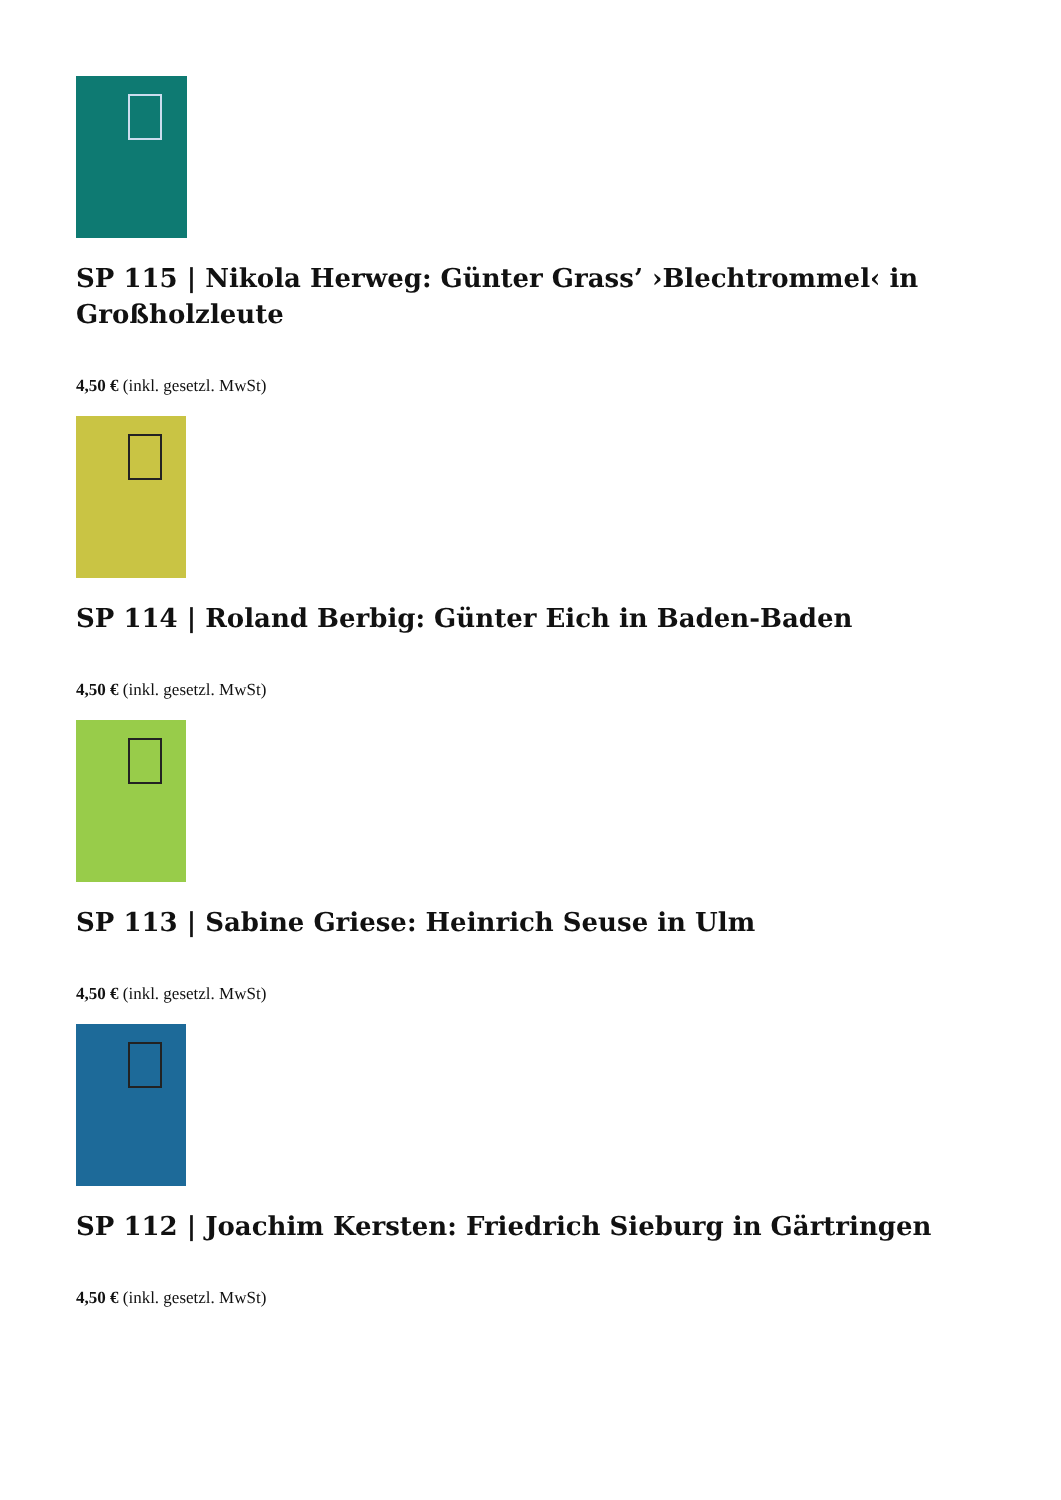SP 115 | Nikola Herweg: Günter Grass’ ›Blechtrommel‹ in Großholzleute
4,50 € (inkl. gesetzl. MwSt)
SP 114 | Roland Berbig: Günter Eich in Baden-Baden
4,50 € (inkl. gesetzl. MwSt)
SP 113 | Sabine Griese: Heinrich Seuse in Ulm
4,50 € (inkl. gesetzl. MwSt)
SP 112 | Joachim Kersten: Friedrich Sieburg in Gärtringen
4,50 € (inkl. gesetzl. MwSt)